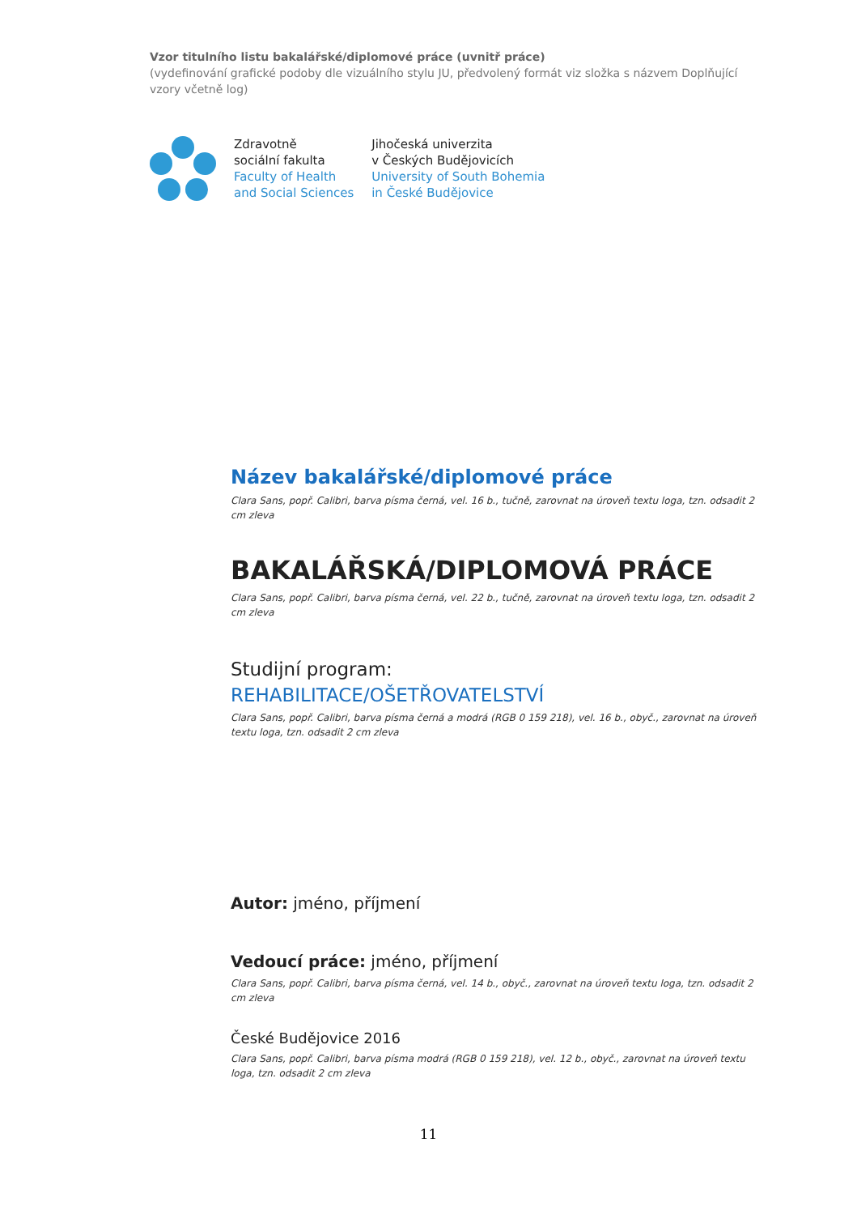Vzor titulního listu bakalářské/diplomové práce (uvnitř práce)
(vydefinování grafické podoby dle vizuálního stylu JU, předvolený formát viz složka s názvem Doplňující vzory včetně log)
Zdravotně
sociální fakulta
Faculty of Health
and Social Sciences
Jihočeská univerzita
v Českých Budějovicích
University of South Bohemia
in České Budějovice
Název bakalářské/diplomové práce
Clara Sans, popř. Calibri, barva písma černá, vel. 16 b., tučně, zarovnat na úroveň textu loga, tzn. odsadit 2 cm zleva
BAKALÁŘSKÁ/DIPLOMOVÁ PRÁCE
Clara Sans, popř. Calibri, barva písma černá, vel. 22 b., tučně, zarovnat na úroveň textu loga, tzn. odsadit 2 cm zleva
Studijní program:
REHABILITACE/OŠETŘOVATELSTVÍ
Clara Sans, popř. Calibri, barva písma černá a modrá (RGB 0 159 218), vel. 16 b., obyč., zarovnat na úroveň textu loga, tzn. odsadit 2 cm zleva
Autor: jméno, příjmení
Vedoucí práce: jméno, příjmení
Clara Sans, popř. Calibri, barva písma černá, vel. 14 b., obyč., zarovnat na úroveň textu loga, tzn. odsadit 2 cm zleva
České Budějovice 2016
Clara Sans, popř. Calibri, barva písma modrá (RGB 0 159 218), vel. 12 b., obyč., zarovnat na úroveň textu loga, tzn. odsadit 2 cm zleva
11